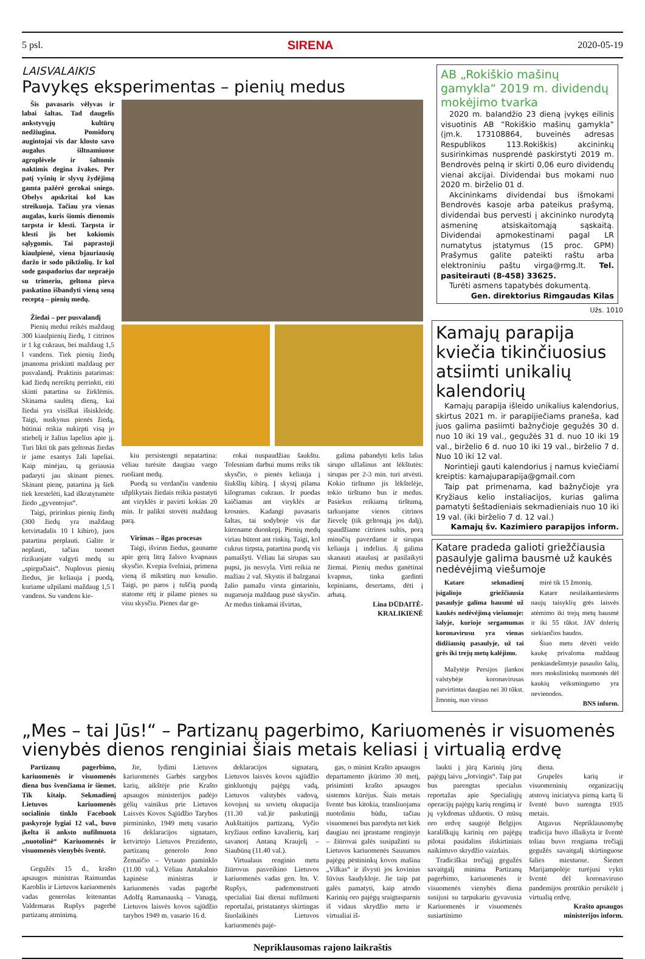5 psl. SIRENA 2020-05-19
LAISVALAIKIS
Pavykęs eksperimentas – pienių medus
Šis pavasaris vėlyvas ir labai šaltas. Tad daugelis ankstyvųjų kultūrų nedžiugina. Pomidorų augintojai vis dar klosto savo augalus šiltnamiuose agroplėvele ir šaltomis naktimis degina žvakes. Per patį vyšnių ir slyvų žydėjimą gamta pažėrė gerokai sniego. Obelys apskritai kol kas streikuoja. Tačiau yra vienas augalas, kuris šiomis dienomis tarpsta ir klesti. Tarpsta ir klesti jis bet kokiomis sąlygomis. Tai paprastoji kiaulpienė, viena bjauriausių daržo ir sodo piktžolių. Ir kol sode gaspadorius dar nepraėjo su trimeriu, geltona pieva paskatino išbandyti vieną seną receptą – pienių medų.
Žiedai – per pusvalandį
Pienių medui reikės maždaug 300 kiaulpienių žiedų, 1 citrinos ir 1 kg cukraus, bei maždaug 1,5 l vandens. Tiek pienių žiedų įmanoma priskinti maždaug per pusvalandį. Praktinis patarimas: kad žiedų nereiktų perrinkti, eiti skinti patartina su žirklėmis. Skinama saulėtą dieną, kai žiedai yra visiškai išsiskleidę. Taigi, nuskynus pienės žiedą, būtinai reikia nukirpti visą jo stiebelį ir žalius lapelius apie jį. Turi likti tik pats geltonas žiedas ir jame esantys žali lapeliai. Kaip minėjau, tą geriausia padaryti jau skinant pienes. Skinant pienę, patartina ją šiek tiek krestelėti, kad iškratytumėte žiedo „gyventojus“.
Taigi, pririnkus pienių žiedų (300 žiedų yra maždaug ketvirtadalis 10 l kibiro), juos patartina perplauti. Galite ir neplauti, tačiau tuomet rizikuojate valgyti medų su „spirgučiais“. Nuplovus pienių žiedus, jie keliauja į puodą, kuriame užpilami maždaug 1,5 l vandens. Su vandens kie-
kiu persistengti nepatartina: vėliau turėsite daugiau vargo ruošiant medų.
Puodą su verdančiu vandeniu užplikytais žiedais reikia pastatyti ant viryklės ir pavirti kokias 20 min. Ir palikti stovėti maždaug parą.
Virimas – ilgas procesas
Taigi, išvirus žiedus, gauname apie gerą litrą žalsvo kvapnaus skysčio. Kvepia švelniai, primena vieną iš mikstūrų nuo kosulio. Taigi, po paros į tuščią puodą statome rėtį ir pilame pienes su visu skysčiu. Pienes dar ge-
rokai nuspaudžiau šaukštu. Tolesniam darbui mums reiks tik skysčio, o pienės keliauja į šiukšlių kibirą. Į skystį pilama kilogramas cukraus. Ir puodas kaičiamas ant viryklės ar krosnies. Kadangi pavasaris šaltas, tai sodyboje vis dar kūrename duonkepį. Pienių medų viriau būtent ant rinkių. Taigi, kol cukrus tirpsta, patartina puodą vis pamaišyti. Vėliau lai sirupas sau pupsi, jis nesvyla. Virti reikia ne mažiau 2 val. Skystis iš balzganai žalio pamažu virsta gintariniu, nugaruoja maždaug pusė skysčio. Ar medus tinkamai išvirtas,
galima pabandyti kelis lašus sirupo užlašinus ant lėkštutės: sirupas per 2-3 min. turi atvėsti. Kokio tirštumo jis lėkštelėje, tokio tirštumo bus ir medus. Pasiekus reikiamą tirštumą, tarkuojame vienos citrinos žievelę (tik geltonąją jos dalį), spaudžiame citrinos sultis, porą minučių paverdame ir sirupas keliauja į indelius. Jį galima skanauti ataušusį ar pasilaikyti žiemai. Pienių medus ganėtinai kvapnus, tinka gardinti kepiniams, desertams, dėti į arbatą.
Lina DŪDAITĖ-KRALIKIENĖ
AB „Rokiškio mašinų gamykla“ 2019 m. dividendų mokėjimo tvarka
2020 m. balandžio 23 dieną įvykęs eilinis visuotinis AB ”Rokiškio mašinų gamykla” (įm.k. 173108864, buveinės adresas Respublikos 113.Rokiškis) akcininkų susirinkimas nusprendė paskirstyti 2019 m. Bendrovės pelną ir skirti 0,06 euro dividendų vienai akcijai. Dividendai bus mokami nuo 2020 m. birželio 01 d.
Akcininkams dividendai bus išmokami Bendrovės kasoje arba pateikus prašymą, dividendai bus pervesti į akcininko nurodytą asmeninę atsiskaitomąją sąskaitą. Dividendai apmokestinami pagal LR numatytus įstatymus (15 proc. GPM) Prašymus galite pateikti raštu arba elektroniniu paštu virga@rmg.lt. Tel. pasiteirauti (8-458) 33625.
Turėti asmens tapatybės dokumentą.
Gen. direktorius Rimgaudas Kilas
Užs. 1010
Kamajų parapija kviečia tikinčiuosius atsiimti unikalių kalendorių
Kamajų parapija išleido unikalius kalendorius, skirtus 2021 m. ir parapijiečiams praneša, kad juos galima pasiimti bažnyčioje gegužės 30 d. nuo 10 iki 19 val., gegužės 31 d. nuo 10 iki 19 val., birželio 6 d. nuo 10 iki 19 val., birželio 7 d. Nuo 10 iki 12 val.
Norintieji gauti kalendorius į namus kviečiami kreiptis: kamajuparapija@gmail.com
Taip pat primenama, kad bažnyčioje yra Kryžiaus kelio instaliacijos, kurias galima pamatyti šeštadieniais sekmadieniais nuo 10 iki 19 val. (iki birželio 7 d. 12 val.)
Kamajų šv. Kazimiero parapijos inform.
Katare pradeda galioti griežčiausia pasaulyje galima bausmė už kaukės nedėvėjimą viešumoje
Katare sekmadienį įsigaliojo griežčiausia pasaulyje galima bausmė už kaukės nedėvėjimą viešumoje: šalyje, kurioje sergamumas koronavirusu yra vienas didžiausių pasaulyje, už tai grės iki trejų metų kalėjimo.
Mažytėje Persijos įlankos valstybėje koronavirusas patvirtintas daugiau nei 30 tūkst. žmonių, nuo viruso
mirė tik 15 žmonių.
Katare nesilaikantiesiems naujų taisyklių grės laisvės atėmimo iki trejų metų bausmė ir iki 55 tūkst. JAV dolerių siekiančios baudos.
Šiuo metu dėvėti veido kaukę privaloma maždaug penkiasdešimtyje pasaulio šalių, nors mokslininkų nuomonės dėl kaukių veiksmingumo yra nevienodos.
BNS inform.
„Mes – tai Jūs!“ – Partizanų pagerbimo, Kariuomenės ir visuomenės vienybės dienos renginiai šiais metais keliasi į virtualią erdvę
Partizanų pagerbimo, kariuomenės ir visuomenės diena bus švenčiama ir šiemet. Tik kitaip. Sekmadienį Lietuvos kariuomenės socialinio tinklo Facebook paskyroje lygiai 12 val., buvo įkelta iš anksto nufilmuota „nuotolinė“ Kariuomenės ir visuomenės vienybės šventė.
Gegužės 15 d., krašto apsaugos ministras Raimundas Karoblis ir Lietuvos kariuomenės vadas generolas leitenantas Valdemaras Rupšys pagerbė partizanų atminimą.
Jie, lydimi Lietuvos kariuomenės Garbės sargybos karių, aikštėje prie Krašto apsaugos ministerijos padėjo gėlių vainikus prie Lietuvos Laisvės Kovos Sąjūdžio Tarybos pirmininko, 1949 metų vasario 16 deklaracijos signataro, ketvirtojo Lietuvos Prezidento, partizanų generolo Jono Žemaičio – Vytauto paminklo (11.00 val.). Vėliau Antakalnio kapinėse ministras ir kariuomenės vadas pagerbė Adolfą Ramanauską – Vanagą, Lietuvos laisvės kovos sąjūdžio tarybos 1949 m. vasario 16 d.
deklaracijos signatarą, Lietuvos laisvės kovos sąjūdžio ginkluotųjų pajėgų vadą, Lietuvos valstybės vadovą, kovojusį su sovietų okupacija (11.30 val.)ir paskutinįjį Aukštaitijos partizaną, Vyčio kryžiaus ordino kavalierių, karį savanorį Antaną Kraujelį – Siaubūną (11.40 val.).
Virtualaus renginio metu žiūrovus pasveikino Lietuvos kariuomenės vadas gen. ltn. V. Rupšys, pademonstruoti specialiai šiai dienai nufilmuoti reportažai, pristatantys skirtingas šiuolaikinės Lietuvos kariuomenės pajė-
gas, o minint Krašto apsaugos departamento įkūrimo 30 metį, prisiminti krašto apsaugos sistemos kūrėjus. Šiais metais šventė bus kitokia, transliuojama nuotoliniu būdu, tačiau visuomenei bus parodyta net kiek daugiau nei įprastame renginyje – žiūrovai galės susipažinti su Lietuvos kariuomenės Sausumos pajėgų pėstininkų kovos mašina „Vilkas“ ir išvysti jos kovinius šūvius šaudykloje. Jie taip pat galės pamatyti, kaip atrodo Karinių oro pajėgų sraigtasparnis iš vidaus skrydžio metu ir virtualiai iš-
laukti į jūrą Karinių jūrų pajėgų laivu „Jotvingis“. Taip pat bus parengtas specialus reportažas apie Specialiųjų operacijų pajėgų karių rengimą ir jų vykdomas užduotis. O mūsų oro erdvę saugojė Belgijos karališkųjų karinių oro pajėgų pilotai pasidalins išskirtiniais naikintuvo skrydžio vaizdais.
Tradiciškai trečiąjį gegužės savaitgalį minima Partizanų pagerbimo, kariuomenės ir visuomenės vienybės diena susijusi su tarpukariu gyvavusia Kariuomenės ir visuomenės susiartinimo
diena.
Grupelės karių ir visuomeninių organizacijų atstovų iniciatyva pirmą kartą ši šventė buvo surengta 1935 metais.
Atgavus Nepriklausomybę tradicija buvo išlaikyta ir šventė toliau buvo rengiama trečiąjį gegužės savaitgalį skirtinguose šalies miestuose. Šiemet Marijampolėje turėjusi vykti šventė dėl koronaviruso pandemijos protrūkio persikėlė į virtualią erdvę.
Krašto apsaugos ministerijos inform.
Nepriklausomas rajono laikraštis